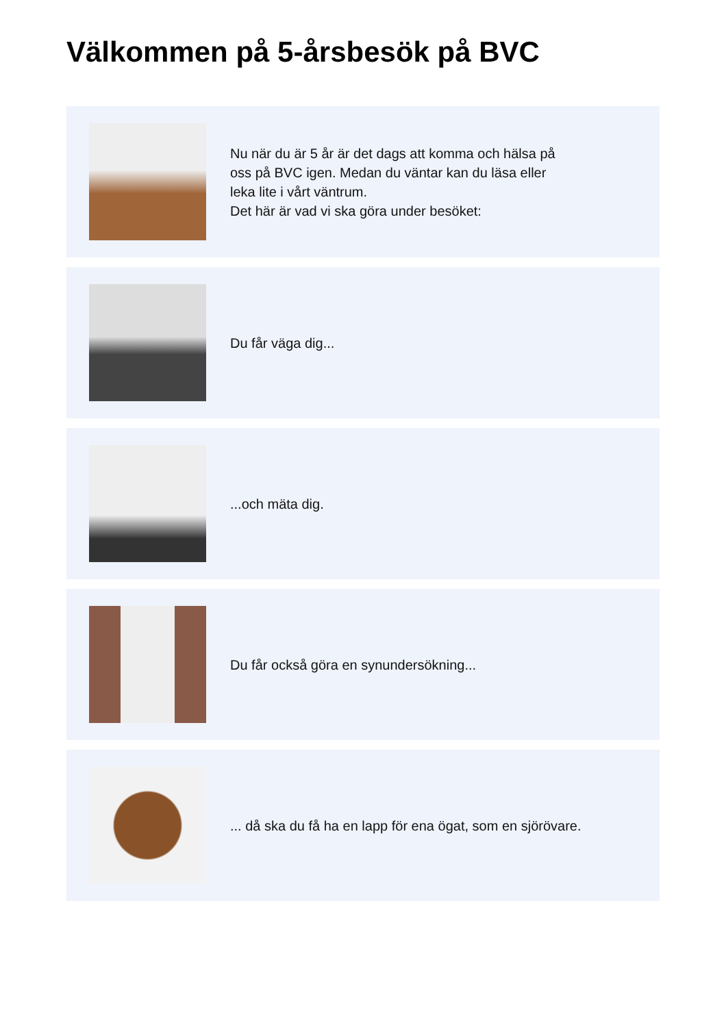Välkommen på 5-årsbesök på BVC
Nu när du är 5 år är det dags att komma och hälsa på
oss på BVC igen. Medan du väntar kan du läsa eller
leka lite i vårt väntrum.
Det här är vad vi ska göra under besöket:
Du får väga dig...
...och mäta dig.
Du får också göra en synundersökning...
... då ska du få ha en lapp för ena ögat, som en sjörövare.